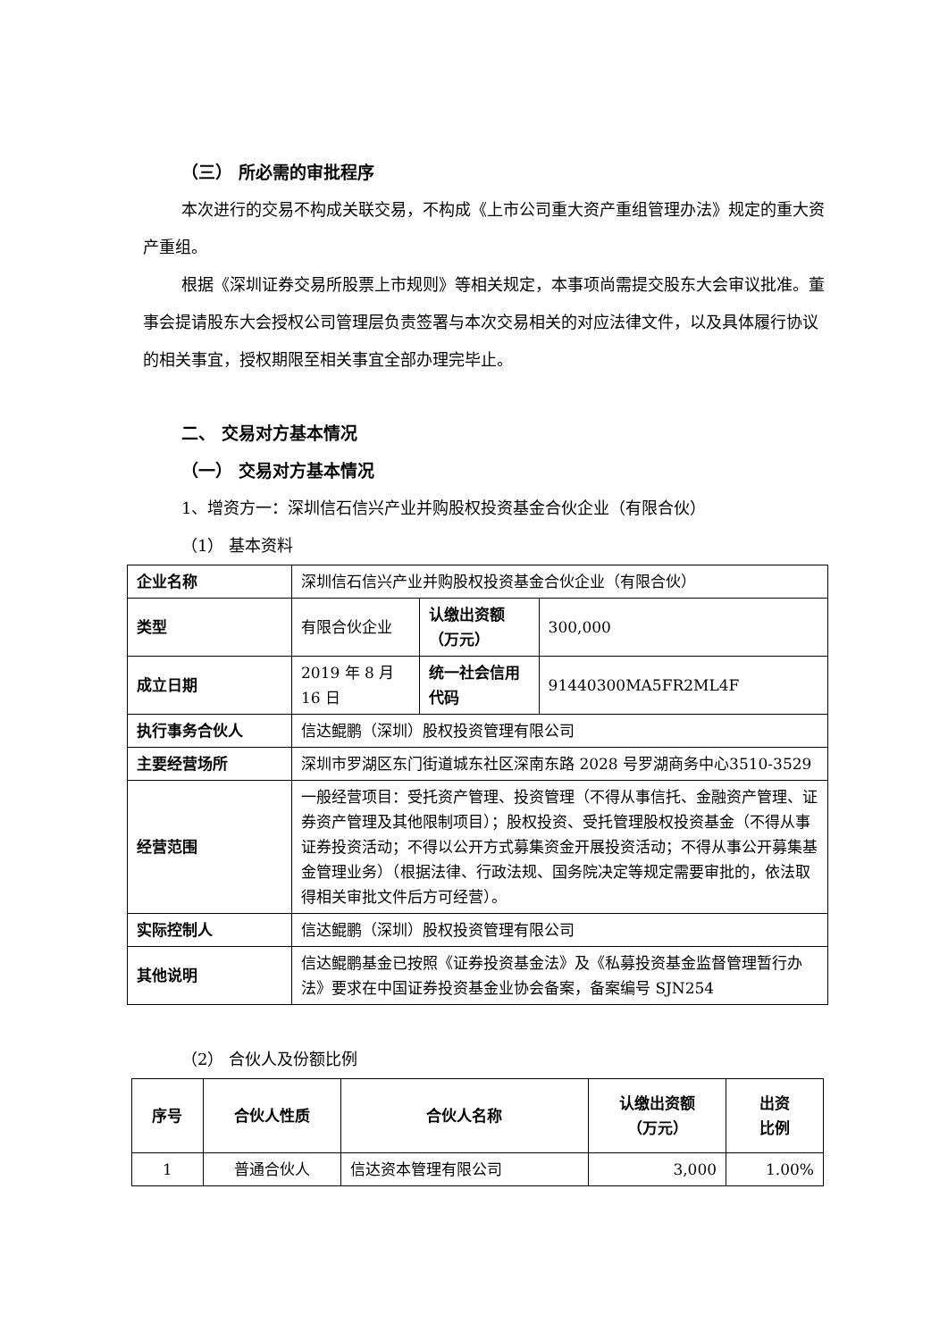（三） 所必需的审批程序
本次进行的交易不构成关联交易，不构成《上市公司重大资产重组管理办法》规定的重大资产重组。
根据《深圳证券交易所股票上市规则》等相关规定，本事项尚需提交股东大会审议批准。董事会提请股东大会授权公司管理层负责签署与本次交易相关的对应法律文件，以及具体履行协议的相关事宜，授权期限至相关事宜全部办理完毕止。
二、 交易对方基本情况
（一） 交易对方基本情况
1、增资方一：深圳信石信兴产业并购股权投资基金合伙企业（有限合伙）
（1） 基本资料
| 企业名称 | 深圳信石信兴产业并购股权投资基金合伙企业（有限合伙） | | |
| 类型 | 有限合伙企业 | 认缴出资额（万元） | 300,000 |
| 成立日期 | 2019 年 8 月 16 日 | 统一社会信用代码 | 91440300MA5FR2ML4F |
| 执行事务合伙人 | 信达鲲鹏（深圳）股权投资管理有限公司 | | |
| 主要经营场所 | 深圳市罗湖区东门街道城东社区深南东路 2028 号罗湖商务中心3510-3529 | | |
| 经营范围 | 一般经营项目：受托资产管理、投资管理（不得从事信托、金融资产管理、证券资产管理及其他限制项目）；股权投资、受托管理股权投资基金（不得从事证券投资活动；不得以公开方式募集资金开展投资活动；不得从事公开募集基金管理业务）（根据法律、行政法规、国务院决定等规定需要审批的，依法取得相关审批文件后方可经营）。 | | |
| 实际控制人 | 信达鲲鹏（深圳）股权投资管理有限公司 | | |
| 其他说明 | 信达鲲鹏基金已按照《证券投资基金法》及《私募投资基金监督管理暂行办法》要求在中国证券投资基金业协会备案，备案编号 SJN254 | | |
（2） 合伙人及份额比例
| 序号 | 合伙人性质 | 合伙人名称 | 认缴出资额 （万元） | 出资 比例 |
| --- | --- | --- | --- | --- |
| 1 | 普通合伙人 | 信达资本管理有限公司 | 3,000 | 1.00% |